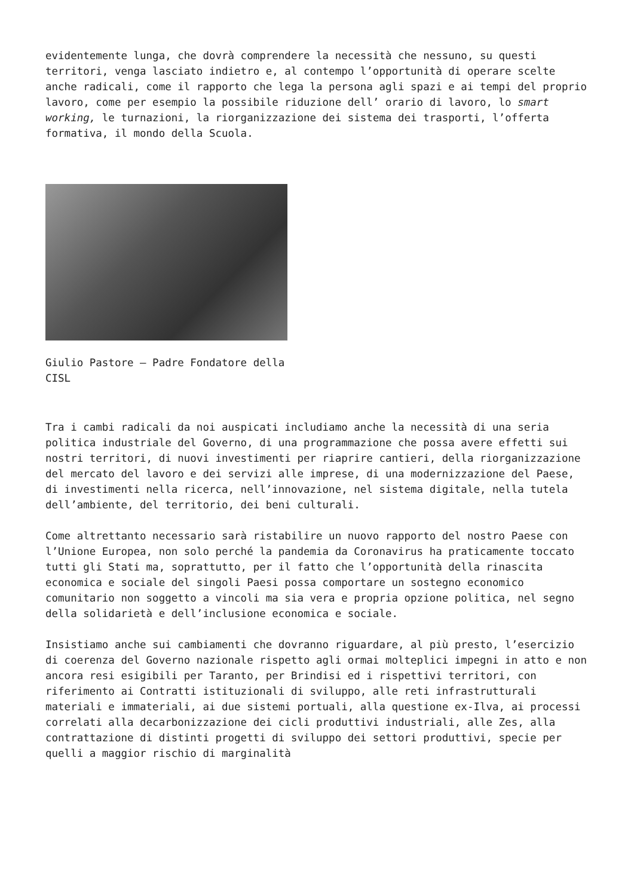evidentemente lunga, che dovrà comprendere la necessità che nessuno, su questi territori, venga lasciato indietro e, al contempo l’opportunità di operare scelte anche radicali, come il rapporto che lega la persona agli spazi e ai tempi del proprio lavoro, come per esempio la possibile riduzione dell’ orario di lavoro, lo smart working, le turnazioni, la riorganizzazione dei sistema dei trasporti, l’offerta formativa, il mondo della Scuola.
Giulio Pastore – Padre Fondatore della CISL
Tra i cambi radicali da noi auspicati includiamo anche la necessità di una seria politica industriale del Governo, di una programmazione che possa avere effetti sui nostri territori, di nuovi investimenti per riaprire cantieri, della riorganizzazione del mercato del lavoro e dei servizi alle imprese, di una modernizzazione del Paese, di investimenti nella ricerca, nell’innovazione, nel sistema digitale, nella tutela dell’ambiente, del territorio, dei beni culturali.
Come altrettanto necessario sarà ristabilire un nuovo rapporto del nostro Paese con l’Unione Europea, non solo perché la pandemia da Coronavirus ha praticamente toccato tutti gli Stati ma, soprattutto, per il fatto che l’opportunità della rinascita economica e sociale del singoli Paesi possa comportare un sostegno economico comunitario non soggetto a vincoli ma sia vera e propria opzione politica, nel segno della solidarietà e dell’inclusione economica e sociale.
Insistiamo anche sui cambiamenti che dovranno riguardare, al più presto, l’esercizio di coerenza del Governo nazionale rispetto agli ormai molteplici impegni in atto e non ancora resi esigibili per Taranto, per Brindisi ed i rispettivi territori, con riferimento ai Contratti istituzionali di sviluppo, alle reti infrastrutturali materiali e immateriali, ai due sistemi portuali, alla questione ex-Ilva, ai processi correlati alla decarbonizzazione dei cicli produttivi industriali, alle Zes, alla contrattazione di distinti progetti di sviluppo dei settori produttivi, specie per quelli a maggior rischio di marginalità